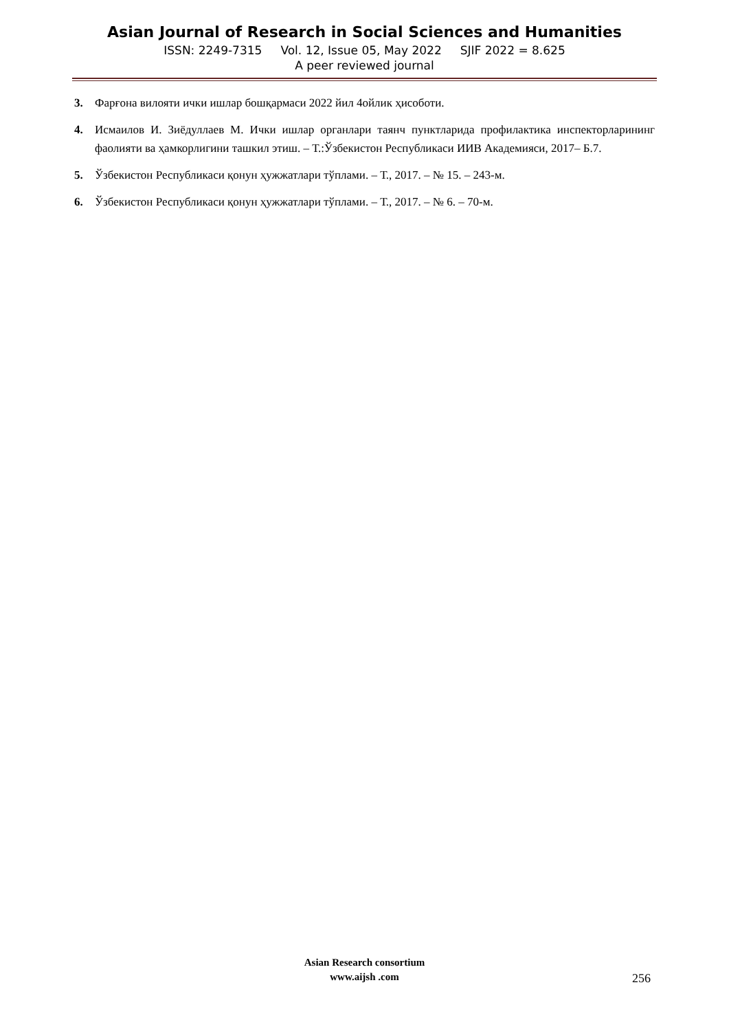Asian Journal of Research in Social Sciences and Humanities
ISSN: 2249-7315 Vol. 12, Issue 05, May 2022 SJIF 2022 = 8.625
A peer reviewed journal
3. Фарғона вилояти ички ишлар бошқармаси 2022 йил 4ойлик ҳисоботи.
4. Исмаилов И. Зиёдуллаев М. Ички ишлар органлари таянч пунктларида профилактика инспекторларининг фаолияти ва ҳамкорлигини ташкил этиш. – Т.:Ўзбекистон Республикаси ИИВ Академияси, 2017– Б.7.
5. Ўзбекистон Республикаси қонун ҳужжатлари тўплами. – Т., 2017. – № 15. – 243-м.
6. Ўзбекистон Республикаси қонун ҳужжатлари тўплами. – Т., 2017. – № 6. – 70-м.
Asian Research consortium
www.aijsh .com
256